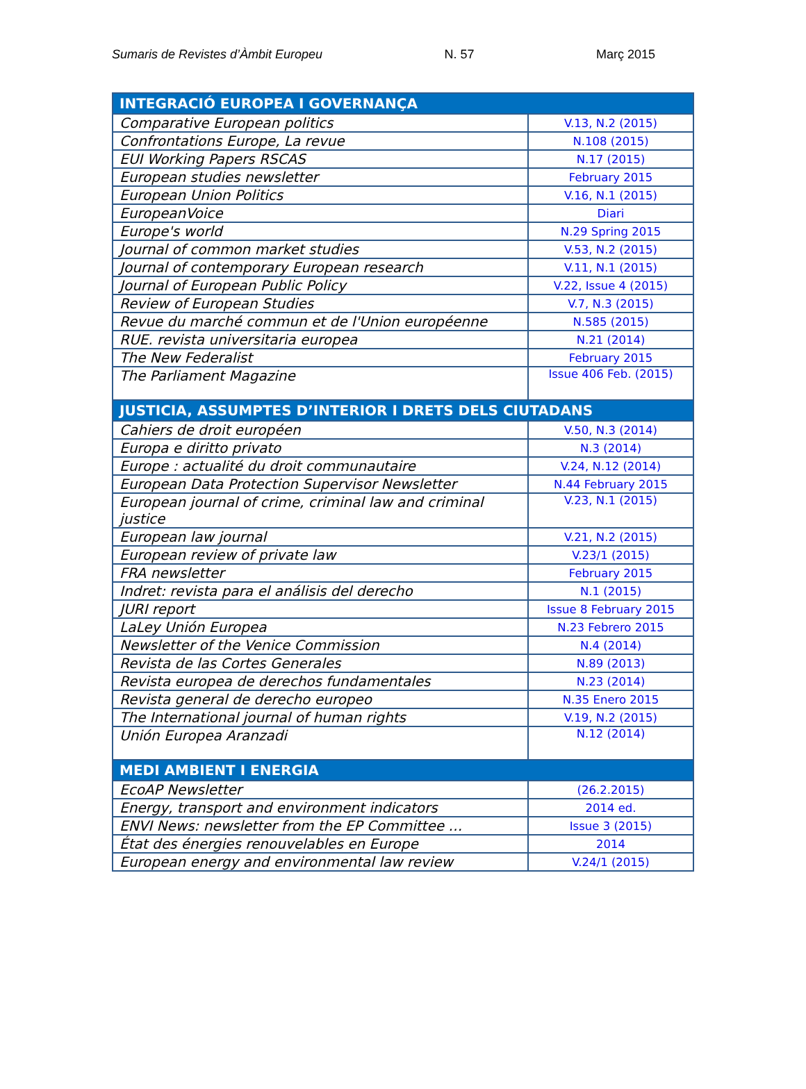Sumaris de Revistes d’Àmbit Europeu N. 57 Març 2015
| INTEGRACIÓ EUROPEA I GOVERNANÇA | |
| Comparative European politics | V.13, N.2 (2015) |
| Confrontations Europe, La revue | N.108 (2015) |
| EUI Working Papers RSCAS | N.17 (2015) |
| European studies newsletter | February 2015 |
| European Union Politics | V.16, N.1 (2015) |
| EuropeanVoice | Diari |
| Europe's world | N.29 Spring 2015 |
| Journal of common market studies | V.53, N.2 (2015) |
| Journal of contemporary European research | V.11, N.1 (2015) |
| Journal of European Public Policy | V.22, Issue 4 (2015) |
| Review of European Studies | V.7, N.3 (2015) |
| Revue du marché commun et de l'Union européenne | N.585 (2015) |
| RUE. revista universitaria europea | N.21 (2014) |
| The New Federalist | February 2015 |
| The Parliament Magazine | Issue 406 Feb. (2015) |
| JUSTICIA, ASSUMPTES D’INTERIOR I DRETS DELS CIUTADANS | |
| Cahiers de droit européen | V.50, N.3 (2014) |
| Europa e diritto privato | N.3 (2014) |
| Europe : actualité du droit communautaire | V.24, N.12 (2014) |
| European Data Protection Supervisor Newsletter | N.44 February 2015 |
| European journal of crime, criminal law and criminal justice | V.23, N.1 (2015) |
| European law journal | V.21, N.2 (2015) |
| European review of private law | V.23/1 (2015) |
| FRA newsletter | February 2015 |
| Indret: revista para el análisis del derecho | N.1 (2015) |
| JURI report | Issue 8 February 2015 |
| LaLey Unión Europea | N.23 Febrero 2015 |
| Newsletter of the Venice Commission | N.4 (2014) |
| Revista de las Cortes Generales | N.89 (2013) |
| Revista europea de derechos fundamentales | N.23 (2014) |
| Revista general de derecho europeo | N.35 Enero 2015 |
| The International journal of human rights | V.19, N.2 (2015) |
| Unión Europea Aranzadi | N.12 (2014) |
| MEDI AMBIENT I ENERGIA | |
| EcoAP Newsletter | (26.2.2015) |
| Energy, transport and environment indicators | 2014 ed. |
| ENVI News: newsletter from the EP Committee … | Issue 3 (2015) |
| État des énergies renouvelables en Europe | 2014 |
| European energy and environmental law review | V.24/1 (2015) |